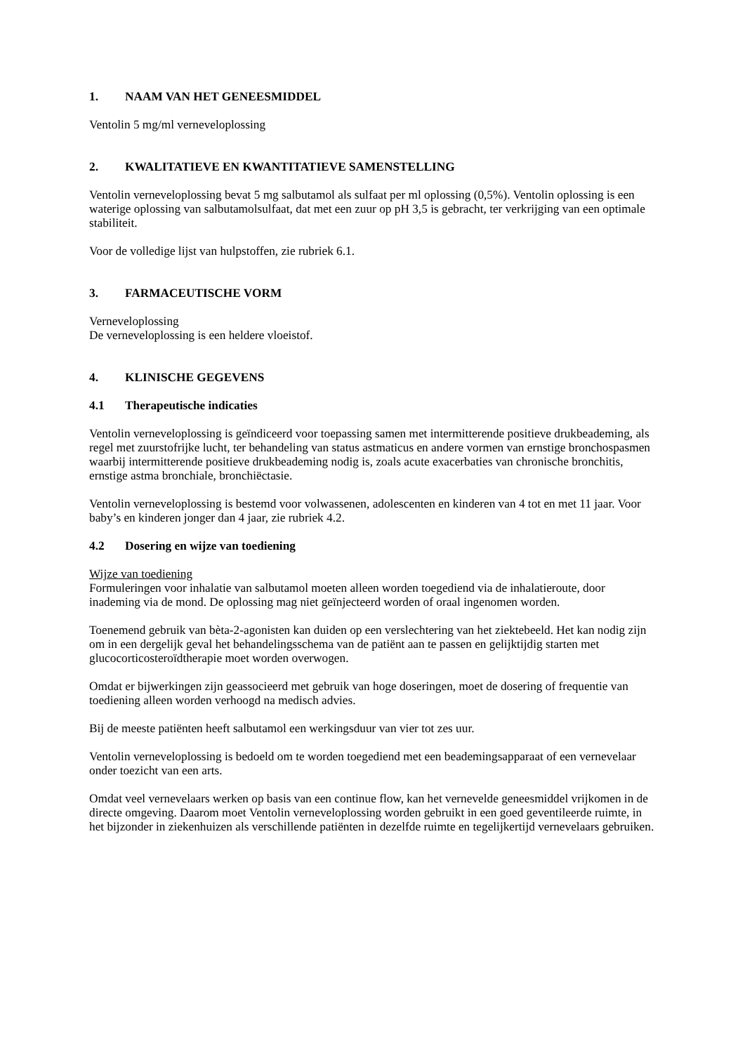1. NAAM VAN HET GENEESMIDDEL
Ventolin 5 mg/ml verneveloplossing
2. KWALITATIEVE EN KWANTITATIEVE SAMENSTELLING
Ventolin verneveloplossing bevat 5 mg salbutamol als sulfaat per ml oplossing (0,5%). Ventolin oplossing is een waterige oplossing van salbutamolsulfaat, dat met een zuur op pH 3,5 is gebracht, ter verkrijging van een optimale stabiliteit.
Voor de volledige lijst van hulpstoffen, zie rubriek 6.1.
3. FARMACEUTISCHE VORM
Verneveloplossing
De verneveloplossing is een heldere vloeistof.
4. KLINISCHE GEGEVENS
4.1 Therapeutische indicaties
Ventolin verneveloplossing is geïndiceerd voor toepassing samen met intermitterende positieve drukbeademing, als regel met zuurstofrijke lucht, ter behandeling van status astmaticus en andere vormen van ernstige bronchospasmen waarbij intermitterende positieve drukbeademing nodig is, zoals acute exacerbaties van chronische bronchitis, ernstige astma bronchiale, bronchiëctasie.
Ventolin verneveloplossing is bestemd voor volwassenen, adolescenten en kinderen van 4 tot en met 11 jaar. Voor baby’s en kinderen jonger dan 4 jaar, zie rubriek 4.2.
4.2 Dosering en wijze van toediening
Wijze van toediening
Formuleringen voor inhalatie van salbutamol moeten alleen worden toegediend via de inhalatieroute, door inademing via de mond. De oplossing mag niet geïnjecteerd worden of oraal ingenomen worden.
Toenemend gebruik van bèta-2-agonisten kan duiden op een verslechtering van het ziektebeeld. Het kan nodig zijn om in een dergelijk geval het behandelingsschema van de patiënt aan te passen en gelijktijdig starten met glucocorticosteroïdtherapie moet worden overwogen.
Omdat er bijwerkingen zijn geassocieerd met gebruik van hoge doseringen, moet de dosering of frequentie van toediening alleen worden verhoogd na medisch advies.
Bij de meeste patiënten heeft salbutamol een werkingsduur van vier tot zes uur.
Ventolin verneveloplossing is bedoeld om te worden toegediend met een beademingsapparaat of een vernevelaar onder toezicht van een arts.
Omdat veel vernevelaars werken op basis van een continue flow, kan het vernevelde geneesmiddel vrijkomen in de directe omgeving. Daarom moet Ventolin verneveloplossing worden gebruikt in een goed geventileerde ruimte, in het bijzonder in ziekenhuizen als verschillende patiënten in dezelfde ruimte en tegelijkertijd vernevelaars gebruiken.